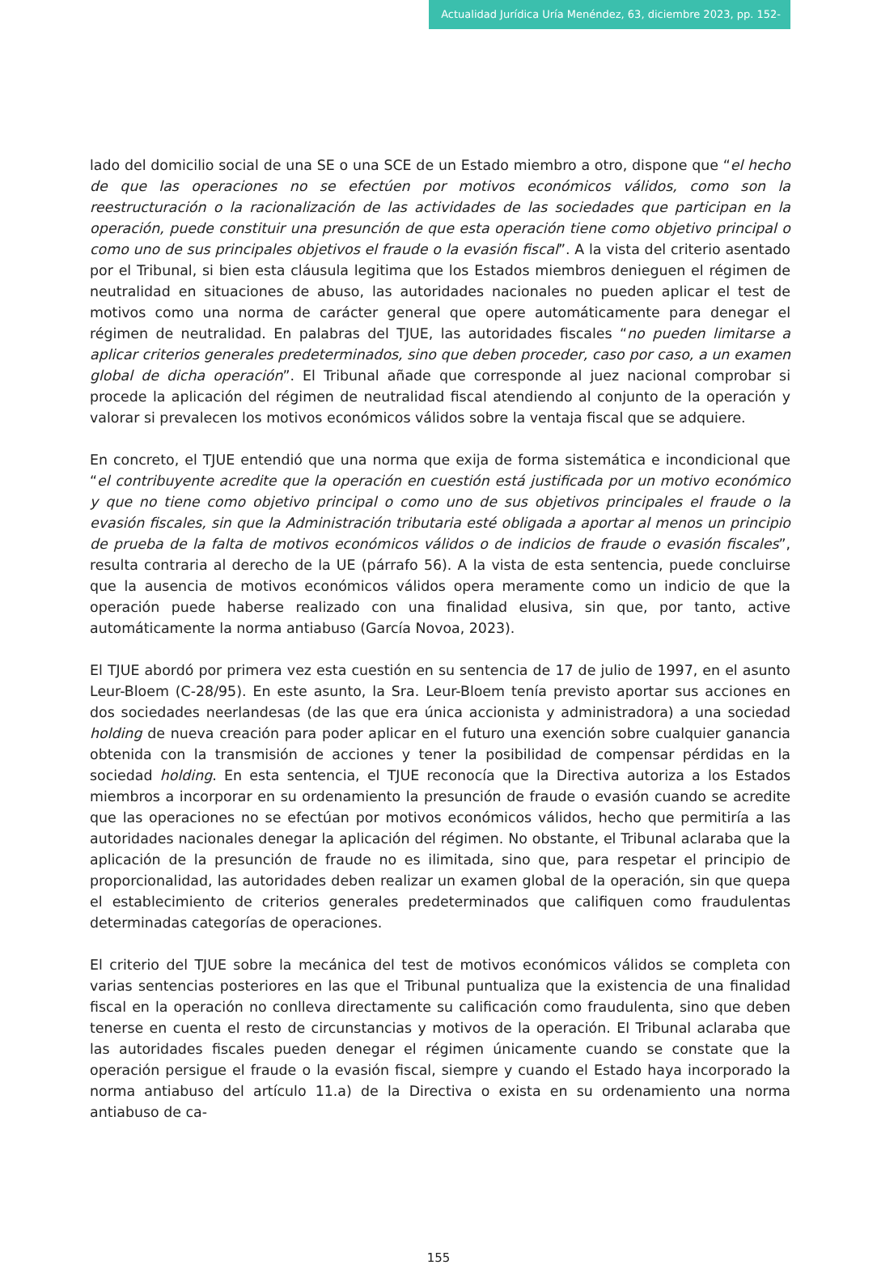Actualidad Jurídica Uría Menéndez, 63, diciembre 2023, pp. 152-161
lado del domicilio social de una SE o una SCE de un Estado miembro a otro, dispone que “el hecho de que las operaciones no se efectúen por motivos económicos válidos, como son la reestructuración o la racionalización de las actividades de las sociedades que participan en la operación, puede constituir una presunción de que esta operación tiene como objetivo principal o como uno de sus principales objetivos el fraude o la evasión fiscal”. A la vista del criterio asentado por el Tribunal, si bien esta cláusula legitima que los Estados miembros denieguen el régimen de neutralidad en situaciones de abuso, las autoridades nacionales no pueden aplicar el test de motivos como una norma de carácter general que opere automáticamente para denegar el régimen de neutralidad. En palabras del TJUE, las autoridades fiscales “no pueden limitarse a aplicar criterios generales predeterminados, sino que deben proceder, caso por caso, a un examen global de dicha operación”. El Tribunal añade que corresponde al juez nacional comprobar si procede la aplicación del régimen de neutralidad fiscal atendiendo al conjunto de la operación y valorar si prevalecen los motivos económicos válidos sobre la ventaja fiscal que se adquiere.
En concreto, el TJUE entendió que una norma que exija de forma sistemática e incondicional que “el contribuyente acredite que la operación en cuestión está justificada por un motivo económico y que no tiene como objetivo principal o como uno de sus objetivos principales el fraude o la evasión fiscales, sin que la Administración tributaria esté obligada a aportar al menos un principio de prueba de la falta de motivos económicos válidos o de indicios de fraude o evasión fiscales”, resulta contraria al derecho de la UE (párrafo 56). A la vista de esta sentencia, puede concluirse que la ausencia de motivos económicos válidos opera meramente como un indicio de que la operación puede haberse realizado con una finalidad elusiva, sin que, por tanto, active automáticamente la norma antiabuso (García Novoa, 2023).
El TJUE abordó por primera vez esta cuestión en su sentencia de 17 de julio de 1997, en el asunto Leur-Bloem (C-28/95). En este asunto, la Sra. Leur-Bloem tenía previsto aportar sus acciones en dos sociedades neerlandesas (de las que era única accionista y administradora) a una sociedad holding de nueva creación para poder aplicar en el futuro una exención sobre cualquier ganancia obtenida con la transmisión de acciones y tener la posibilidad de compensar pérdidas en la sociedad holding. En esta sentencia, el TJUE reconocía que la Directiva autoriza a los Estados miembros a incorporar en su ordenamiento la presunción de fraude o evasión cuando se acredite que las operaciones no se efectúan por motivos económicos válidos, hecho que permitiría a las autoridades nacionales denegar la aplicación del régimen. No obstante, el Tribunal aclaraba que la aplicación de la presunción de fraude no es ilimitada, sino que, para respetar el principio de proporcionalidad, las autoridades deben realizar un examen global de la operación, sin que quepa el establecimiento de criterios generales predeterminados que califiquen como fraudulentas determinadas categorías de operaciones.
El criterio del TJUE sobre la mecánica del test de motivos económicos válidos se completa con varias sentencias posteriores en las que el Tribunal puntualiza que la existencia de una finalidad fiscal en la operación no conlleva directamente su calificación como fraudulenta, sino que deben tenerse en cuenta el resto de circunstancias y motivos de la operación. El Tribunal aclaraba que las autoridades fiscales pueden denegar el régimen únicamente cuando se constate que la operación persigue el fraude o la evasión fiscal, siempre y cuando el Estado haya incorporado la norma antiabuso del artículo 11.a) de la Directiva o exista en su ordenamiento una norma antiabuso de ca-
155